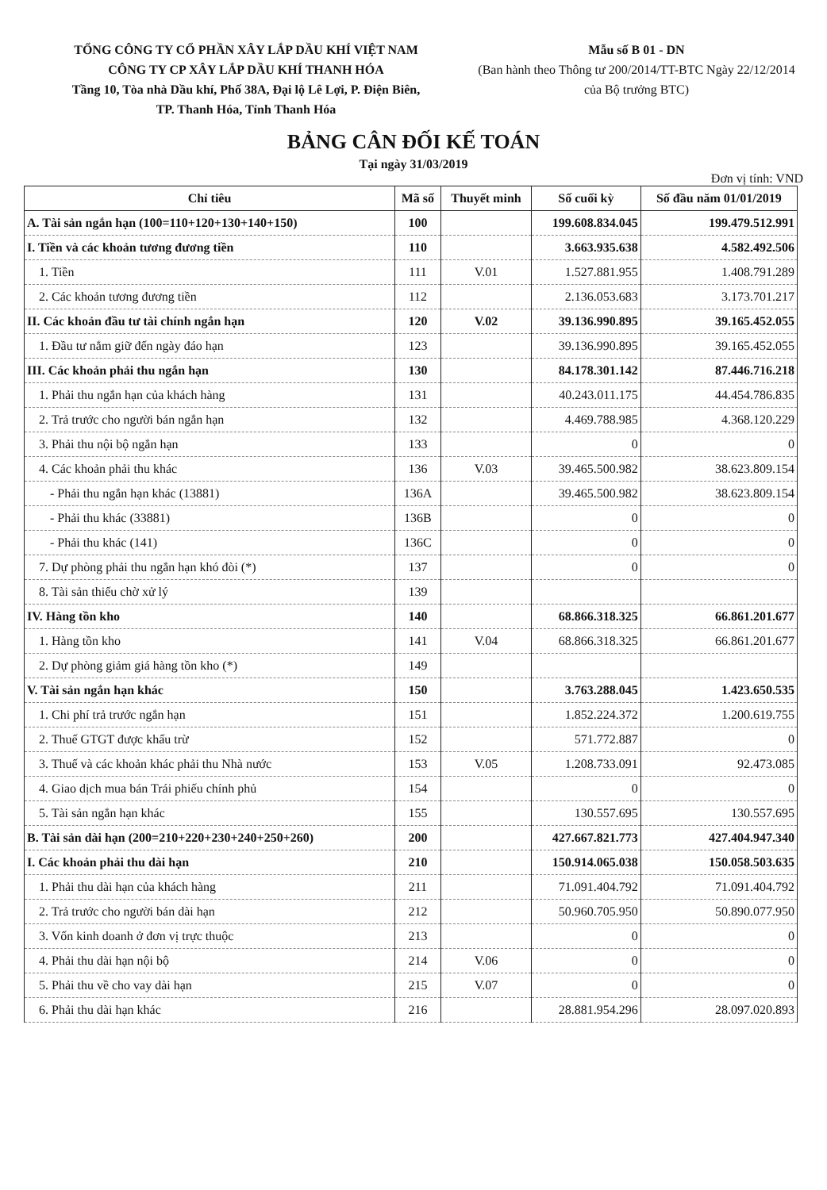TỔNG CÔNG TY CỔ PHẦN XÂY LẮP DẦU KHÍ VIỆT NAM
CÔNG TY CP XÂY LẮP DẦU KHÍ THANH HÓA
Tầng 10, Tòa nhà Dầu khí, Phố 38A, Đại lộ Lê Lợi, P. Điện Biên,
TP. Thanh Hóa, Tỉnh Thanh Hóa
Mẫu số B 01 - DN
(Ban hành theo Thông tư 200/2014/TT-BTC Ngày 22/12/2014 của Bộ trưởng BTC)
BẢNG CÂN ĐỐI KẾ TOÁN
Tại ngày 31/03/2019
Đơn vị tính: VND
| Chỉ tiêu | Mã số | Thuyết minh | Số cuối kỳ | Số đầu năm 01/01/2019 |
| --- | --- | --- | --- | --- |
| A. Tài sản ngắn hạn (100=110+120+130+140+150) | 100 | | 199.608.834.045 | 199.479.512.991 |
| I. Tiền và các khoản tương đương tiền | 110 | | 3.663.935.638 | 4.582.492.506 |
| 1. Tiền | 111 | V.01 | 1.527.881.955 | 1.408.791.289 |
| 2. Các khoản tương đương tiền | 112 | | 2.136.053.683 | 3.173.701.217 |
| II. Các khoản đầu tư tài chính ngắn hạn | 120 | V.02 | 39.136.990.895 | 39.165.452.055 |
| 1. Đầu tư nắm giữ đến ngày đáo hạn | 123 | | 39.136.990.895 | 39.165.452.055 |
| III. Các khoản phải thu ngắn hạn | 130 | | 84.178.301.142 | 87.446.716.218 |
| 1. Phải thu ngắn hạn của khách hàng | 131 | | 40.243.011.175 | 44.454.786.835 |
| 2. Trả trước cho người bán ngắn hạn | 132 | | 4.469.788.985 | 4.368.120.229 |
| 3. Phải thu nội bộ ngắn hạn | 133 | | 0 | 0 |
| 4. Các khoản phải thu khác | 136 | V.03 | 39.465.500.982 | 38.623.809.154 |
| - Phải thu ngắn hạn khác (13881) | 136A | | 39.465.500.982 | 38.623.809.154 |
| - Phải thu khác (33881) | 136B | | 0 | 0 |
| - Phải thu khác (141) | 136C | | 0 | 0 |
| 7. Dự phòng phải thu ngắn hạn khó đòi (*) | 137 | | 0 | 0 |
| 8. Tài sản thiếu chờ xử lý | 139 | | | |
| IV. Hàng tồn kho | 140 | | 68.866.318.325 | 66.861.201.677 |
| 1. Hàng tồn kho | 141 | V.04 | 68.866.318.325 | 66.861.201.677 |
| 2. Dự phòng giảm giá hàng tồn kho (*) | 149 | | | |
| V. Tài sản ngắn hạn khác | 150 | | 3.763.288.045 | 1.423.650.535 |
| 1. Chi phí trả trước ngắn hạn | 151 | | 1.852.224.372 | 1.200.619.755 |
| 2. Thuế GTGT được khấu trừ | 152 | | 571.772.887 | 0 |
| 3. Thuế và các khoản khác phải thu Nhà nước | 153 | V.05 | 1.208.733.091 | 92.473.085 |
| 4. Giao dịch mua bán Trái phiếu chính phủ | 154 | | 0 | 0 |
| 5. Tài sản ngắn hạn khác | 155 | | 130.557.695 | 130.557.695 |
| B. Tài sản dài hạn (200=210+220+230+240+250+260) | 200 | | 427.667.821.773 | 427.404.947.340 |
| I. Các khoản phải thu dài hạn | 210 | | 150.914.065.038 | 150.058.503.635 |
| 1. Phải thu dài hạn của khách hàng | 211 | | 71.091.404.792 | 71.091.404.792 |
| 2. Trả trước cho người bán dài hạn | 212 | | 50.960.705.950 | 50.890.077.950 |
| 3. Vốn kinh doanh ở đơn vị trực thuộc | 213 | | 0 | 0 |
| 4. Phải thu dài hạn nội bộ | 214 | V.06 | 0 | 0 |
| 5. Phải thu về cho vay dài hạn | 215 | V.07 | 0 | 0 |
| 6. Phải thu dài hạn khác | 216 | | 28.881.954.296 | 28.097.020.893 |